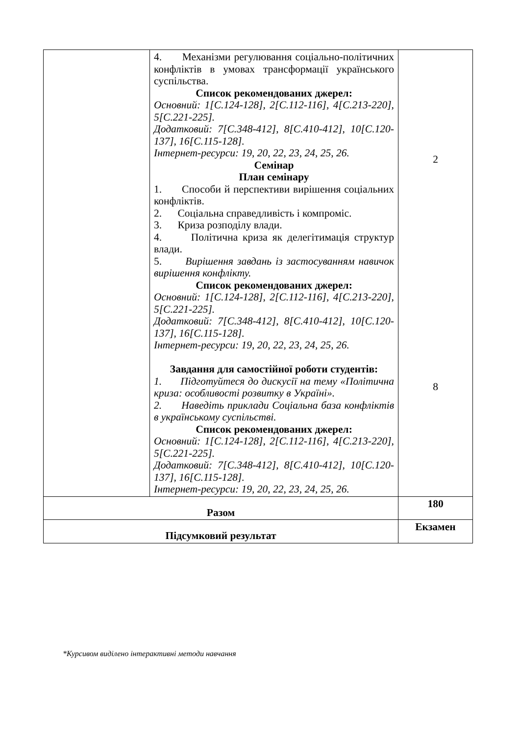| | 4. Механізми регулювання соціально-політичних конфліктів в умовах трансформації українського суспільства. Список рекомендованих джерел: Основний: 1[С.124-128], 2[С.112-116], 4[С.213-220], 5[С.221-225]. Додатковий: 7[С.348-412], 8[С.410-412], 10[С.120-137], 16[С.115-128]. Інтернет-ресурси: 19, 20, 22, 23, 24, 25, 26. Семінар План семінару 1. Способи й перспективи вирішення соціальних конфліктів. 2. Соціальна справедливість і компроміс. 3. Криза розподілу влади. 4. Політична криза як делегітимація структур влади. 5. Вирішення завдань із застосуванням навичок вирішення конфлікту. Список рекомендованих джерел: Основний: 1[С.124-128], 2[С.112-116], 4[С.213-220], 5[С.221-225]. Додатковий: 7[С.348-412], 8[С.410-412], 10[С.120-137], 16[С.115-128]. Інтернет-ресурси: 19, 20, 22, 23, 24, 25, 26. Завдання для самостійної роботи студентів: 1. Підготуйтеся до дискусії на тему «Політична криза: особливості розвитку в Україні». 2. Наведіть приклади Соціальна база конфліктів в українському суспільстві. Список рекомендованих джерел: Основний: 1[С.124-128], 2[С.112-116], 4[С.213-220], 5[С.221-225]. Додатковий: 7[С.348-412], 8[С.410-412], 10[С.120-137], 16[С.115-128]. Інтернет-ресурси: 19, 20, 22, 23, 24, 25, 26. | 2 8 |
| Разом | | 180 |
| Підсумковий результат | | Екзамен |
*Курсивом виділено інтерактивні методи навчання